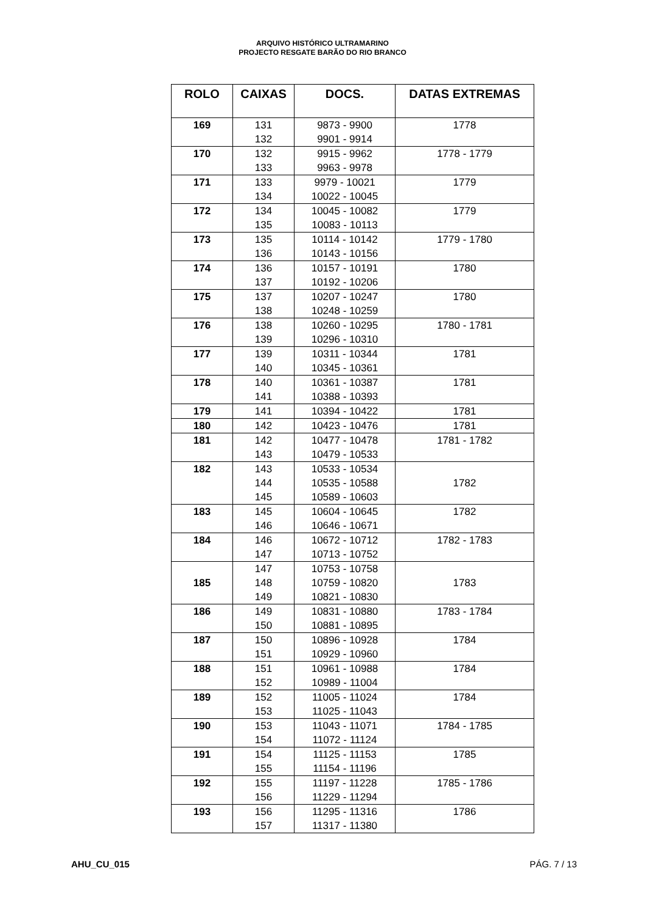ARQUIVO HISTÓRICO ULTRAMARINO
PROJECTO RESGATE BARÃO DO RIO BRANCO
| ROLO | CAIXAS | DOCS. | DATAS EXTREMAS |
| --- | --- | --- | --- |
| 169 | 131 132 | 9873 - 9900 9901 - 9914 | 1778 |
| 170 | 132 133 | 9915 - 9962 9963 - 9978 | 1778 - 1779 |
| 171 | 133 134 | 9979 - 10021 10022 - 10045 | 1779 |
| 172 | 134 135 | 10045 - 10082 10083 - 10113 | 1779 |
| 173 | 135 136 | 10114 - 10142 10143 - 10156 | 1779 - 1780 |
| 174 | 136 137 | 10157 - 10191 10192 - 10206 | 1780 |
| 175 | 137 138 | 10207 - 10247 10248 - 10259 | 1780 |
| 176 | 138 139 | 10260 - 10295 10296 - 10310 | 1780 - 1781 |
| 177 | 139 140 | 10311 - 10344 10345 - 10361 | 1781 |
| 178 | 140 141 | 10361 - 10387 10388 - 10393 | 1781 |
| 179 | 141 | 10394 - 10422 | 1781 |
| 180 | 142 | 10423 - 10476 | 1781 |
| 181 | 142 143 | 10477 - 10478 10479 - 10533 | 1781 - 1782 |
| 182 | 143 144 145 | 10533 - 10534 10535 - 10588 10589 - 10603 | 1782 |
| 183 | 145 146 | 10604 - 10645 10646 - 10671 | 1782 |
| 184 | 146 147 | 10672 - 10712 10713 - 10752 | 1782 - 1783 |
| 185 | 147 148 149 | 10753 - 10758 10759 - 10820 10821 - 10830 | 1783 |
| 186 | 149 150 | 10831 - 10880 10881 - 10895 | 1783 - 1784 |
| 187 | 150 151 | 10896 - 10928 10929 - 10960 | 1784 |
| 188 | 151 152 | 10961 - 10988 10989 - 11004 | 1784 |
| 189 | 152 153 | 11005 - 11024 11025 - 11043 | 1784 |
| 190 | 153 154 | 11043 - 11071 11072 - 11124 | 1784 - 1785 |
| 191 | 154 155 | 11125 - 11153 11154 - 11196 | 1785 |
| 192 | 155 156 | 11197 - 11228 11229 - 11294 | 1785 - 1786 |
| 193 | 156 157 | 11295 - 11316 11317 - 11380 | 1786 |
AHU_CU_015 PÁG. 7 / 13